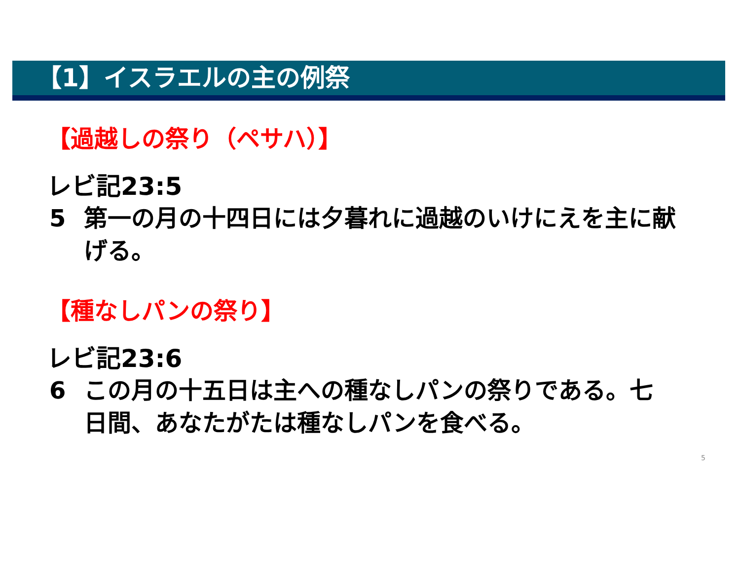【1】イスラエルの主の例祭
【過越しの祭り（ペサハ）】
レビ記23:5
5 第一の月の十四日には夕暮れに過越のいけにえを主に献げる。
【種なしパンの祭り】
レビ記23:6
6 この月の十五日は主への種なしパンの祭りである。七日間、あなたがたは種なしパンを食べる。
5